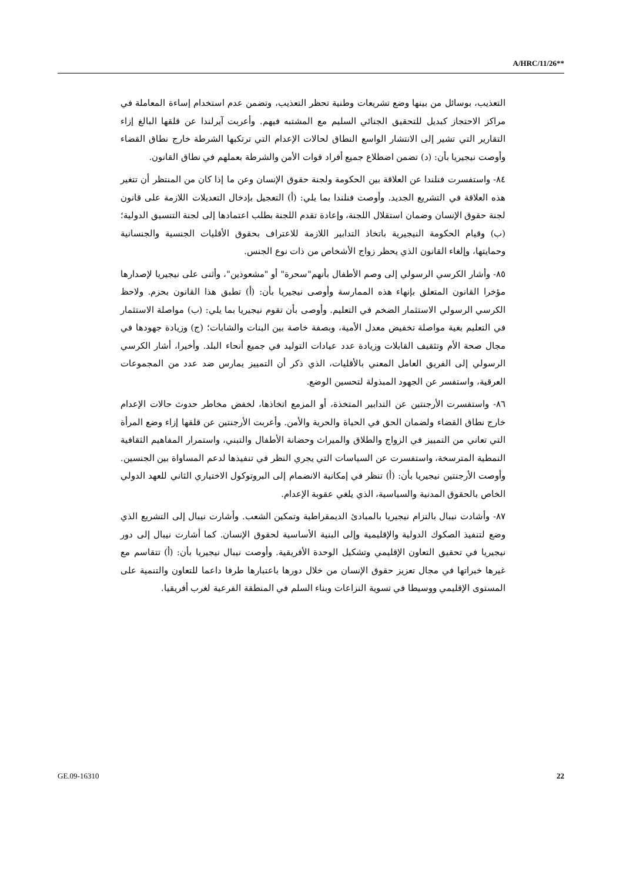A/HRC/11/26**
التعذيب، بوسائل من بينها وضع تشريعات وطنية تحظر التعذيب، وتضمن عدم استخدام إساءة المعاملة في مراكز الاحتجاز كبديل للتحقيق الجنائي السليم مع المشتبه فيهم. وأعربت آيرلندا عن قلقها البالغ إزاء التقارير التي تشير إلى الانتشار الواسع النطاق لحالات الإعدام التي ترتكبها الشرطة خارج نطاق القضاء وأوصت نيجيريا بأن: (د) تضمن اضطلاع جميع أفراد قوات الأمن والشرطة بعملهم في نطاق القانون.
٨٤- واستفسرت فنلندا عن العلاقة بين الحكومة ولجنة حقوق الإنسان وعن ما إذا كان من المنتظر أن تتغير هذه العلاقة في التشريع الجديد. وأوصت فنلندا بما يلي: (أ) التعجيل بإدخال التعديلات اللازمة على قانون لجنة حقوق الإنسان وضمان استقلال اللجنة، وإعادة تقدم اللجنة بطلب اعتمادها إلى لجنة التنسيق الدولية؛ (ب) وقيام الحكومة النيجيرية باتخاذ التدابير اللازمة للاعتراف بحقوق الأقليات الجنسية والجنسانية وحمايتها، وإلغاء القانون الذي يحظر زواج الأشخاص من ذات نوع الجنس.
٨٥- وأشار الكرسي الرسولي إلى وصم الأطفال بأنهم"سحرة" أو "مشعوذين"، وأثنى على نيجيريا لإصدارها مؤخرا القانون المتعلق بإنهاء هذه الممارسة وأوصى نيجيريا بأن: (أ) تطبق هذا القانون بحزم. ولاحظ الكرسي الرسولي الاستثمار الضخم في التعليم. وأوصى بأن تقوم نيجيريا بما يلي: (ب) مواصلة الاستثمار في التعليم بغية مواصلة تخفيض معدل الأمية، وبصفة خاصة بين البنات والشابات؛ (ج) وزيادة جهودها في مجال صحة الأم وتثقيف القابلات وزيادة عدد عيادات التوليد في جميع أنحاء البلد. وأخيرا، أشار الكرسي الرسولي إلى الفريق العامل المعني بالأقليات، الذي ذكر أن التمييز يمارس ضد عدد من المجموعات العرقية، واستفسر عن الجهود المبذولة لتحسين الوضع.
٨٦- واستفسرت الأرجنتين عن التدابير المتخذة، أو المزمع اتخاذها، لخفض مخاطر حدوث حالات الإعدام خارج نطاق القضاء ولضمان الحق في الحياة والحرية والأمن. وأعربت الأرجنتين عن قلقها إزاء وضع المرأة التي تعاني من التمييز في الزواج والطلاق والميراث وحضانة الأطفال والتبني، واستمرار المفاهيم الثقافية النمطية المترسخة، واستفسرت عن السياسات التي يجري النظر في تنفيذها لدعم المساواة بين الجنسين. وأوصت الأرجنتين نيجيريا بأن: (أ) تنظر في إمكانية الانضمام إلى البروتوكول الاختياري الثاني للعهد الدولي الخاص بالحقوق المدنية والسياسية، الذي يلغي عقوبة الإعدام.
٨٧- وأشادت نيبال بالتزام نيجيريا بالمبادئ الديمقراطية وتمكين الشعب. وأشارت نيبال إلى التشريع الذي وضع لتنفيذ الصكوك الدولية والإقليمية وإلى البنية الأساسية لحقوق الإنسان. كما أشارت نيبال إلى دور نيجيريا في تحقيق التعاون الإقليمي وتشكيل الوحدة الأفريقية. وأوصت نيبال نيجيريا بأن: (أ) تتقاسم مع غيرها خبراتها في مجال تعزيز حقوق الإنسان من خلال دورها باعتبارها طرفا داعما للتعاون والتنمية على المستوى الإقليمي ووسيطا في تسوية النزاعات وبناء السلم في المنطقة الفرعية لغرب أفريقيا.
GE.09-16310 22